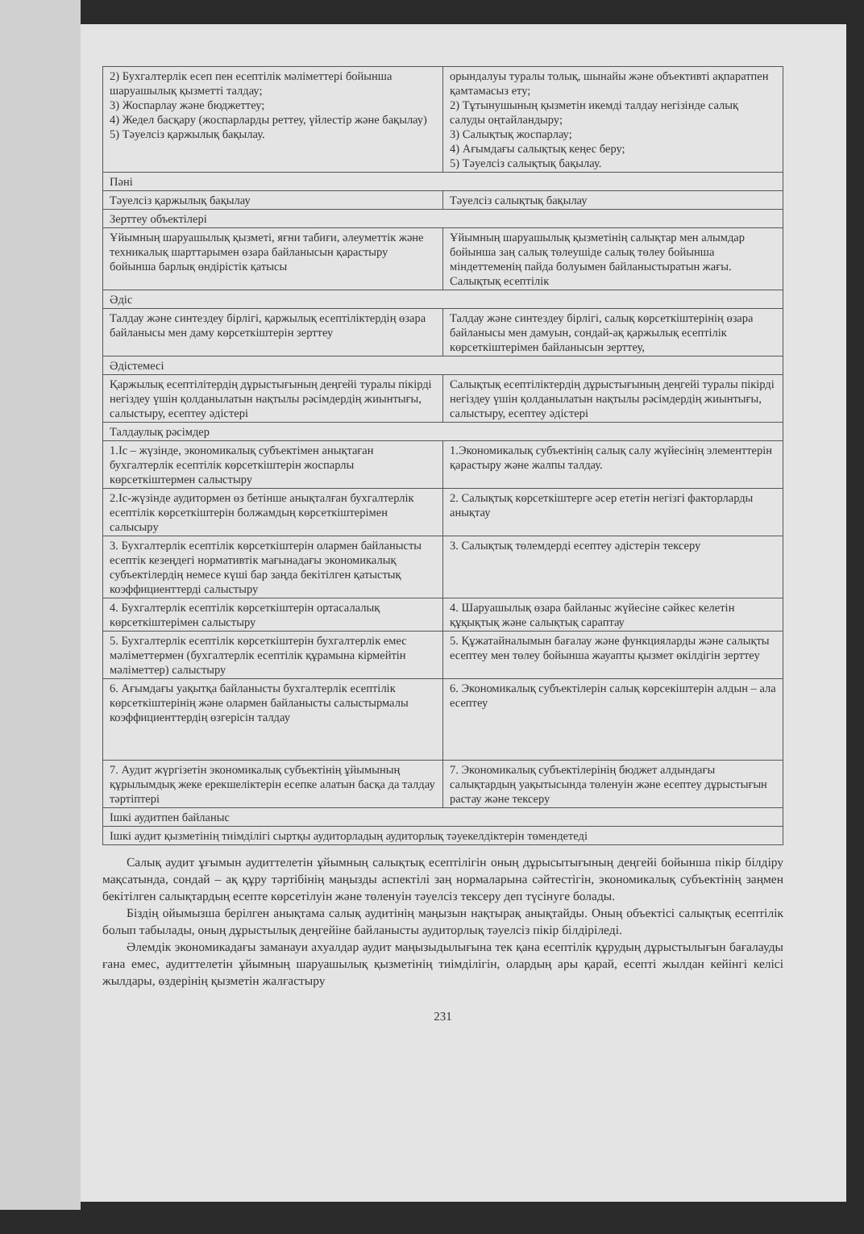| 2) Бухгалтерлік есеп пен есептілік мәліметтері бойынша шаруашылық қызметті талдау; 3) Жоспарлау және бюджеттеу; 4) Жедел басқару (жоспарларды реттеу, үйлестір және бақылау) 5) Тәуелсіз қаржылық бақылау. | орындалуы туралы толық, шынайы және объективті ақпаратпен қамтамасыз ету; 2) Тұтынушының қызметін икемді талдау негізінде салық салуды оңтайландыру; 3) Салықтық жоспарлау; 4) Ағымдағы салықтық кеңес беру; 5) Тәуелсіз салықтық бақылау. |
| Пәні | |
| Тәуелсіз қаржылық бақылау | Тәуелсіз салықтық бақылау |
| Зерттеу объектілері | |
| Ұйымның шаруашылық қызметі, яғни табиғи, әлеуметтік және техникалық шарттарымен өзара байланысын қарастыру бойынша барлық өндірістік қатысы | Ұйымның шаруашылық қызметінің салықтар мен алымдар бойынша заң салық төлеушіде салық төлеу бойынша міндеттеменің пайда болуымен байланыстыратын жағы. Салықтық есептілік |
| Әдіс | |
| Талдау және синтездеу бірлігі, қаржылық есептіліктердің өзара байланысы мен даму көрсеткіштерін зерттеу | Талдау және синтездеу бірлігі, салық көрсеткіштерінің өзара байланысы мен дамуын, сондай-ақ қаржылық есептілік көрсеткіштерімен байланысын зерттеу, |
| Әдістемесі | |
| Қаржылық есептілітердің дұрыстығының деңгейі туралы пікірді негіздеу үшін қолданылатын нақтылы рәсімдердің жиынтығы, салыстыру, есептеу әдістері | Салықтық есептіліктердің дұрыстығының деңгейі туралы пікірді негіздеу үшін қолданылатын нақтылы рәсімдердің жиынтығы, салыстыру, есептеу әдістері |
| Талдаулық рәсімдер | |
| 1.Іс – жүзінде, экономикалық субъектімен анықтаған бухгалтерлік есептілік көрсеткіштерін жоспарлы көрсеткіштермен салыстыру | 1.Экономикалық субъектінің салық салу жүйесінің элементтерін қарастыру және жалпы талдау. |
| 2.Іс-жүзінде аудитормен өз бетінше анықталған бухгалтерлік есептілік көрсеткіштерін болжамдың көрсеткіштерімен салысыру | 2. Салықтық көрсеткіштерге әсер ететін негізгі факторларды анықтау |
| 3. Бухгалтерлік есептілік көрсеткіштерін олармен байланысты есептік кезеңдегі нормативтік мағынадағы экономикалық субъектілердің немесе күші бар заңда бекітілген қатыстық коэффициенттерді салыстыру | 3. Салықтық төлемдерді есептеу әдістерін тексеру |
| 4. Бухгалтерлік есептілік көрсеткіштерін ортасалалық көрсеткіштерімен салыстыру | 4. Шаруашылық өзара байланыс жүйесіне сәйкес келетін құқықтық және салықтық сараптау |
| 5. Бухгалтерлік есептілік көрсеткіштерін бухгалтерлік емес мәліметтермен (бухгалтерлік есептілік құрамына кірмейтін мәліметтер) салыстыру | 5. Құжатайналымын бағалау және функцияларды және салықты есептеу мен төлеу бойынша жауапты қызмет өкілдігін зерттеу |
| 6. Ағымдағы уақытқа байланысты бухгалтерлік есептілік көрсеткіштерінің және олармен байланысты салыстырмалы коэффициенттердің өзгерісін талдау | 6. Экономикалық субъектілерін салық көрсекіштерін алдын – ала есептеу |
| 7. Аудит жүргізетін экономикалық субъектінің ұйымының құрылымдық жеке ерекшеліктерін есепке алатын басқа да талдау тәртіптері | 7. Экономикалық субъектілерінің бюджет алдындағы салықтардың уақытысында төленуін және есептеу дұрыстығын растау және тексеру |
| Ішкі аудитпен байланыс | |
| Ішкі аудит қызметінің тиімділігі сыртқы аудиторладың аудиторлық тәуекелдіктерін төмендетеді | |
Салық аудит ұғымын аудиттелетін ұйымның салықтық есептілігін оның дұрысытығының деңгейі бойынша пікір білдіру мақсатында, сондай – ақ құру тәртібінің маңызды аспектілі заң нормаларына сәйтестігін, экономикалық субъектінің заңмен бекітілген салықтардың есепте көрсетілуін және төленуін тәуелсіз тексеру деп түсінуге болады.
Біздің ойымызша берілген анықтама салық аудитінің маңызын нақтырақ анықтайды. Оның объектісі салықтық есептілік болып табылады, оның дұрыстылық деңгейіне байланысты аудиторлық тәуелсіз пікір білдіріледі.
Әлемдік экономикадағы заманауи ахуалдар аудит маңызыдылығына тек қана есептілік құрудың дұрыстылығын бағалауды ғана емес, аудиттелетін ұйымның шаруашылық қызметінің тиімділігін, олардың ары қарай, есепті жылдан кейінгі келісі жылдары, өздерінің қызметін жалғастыру
231